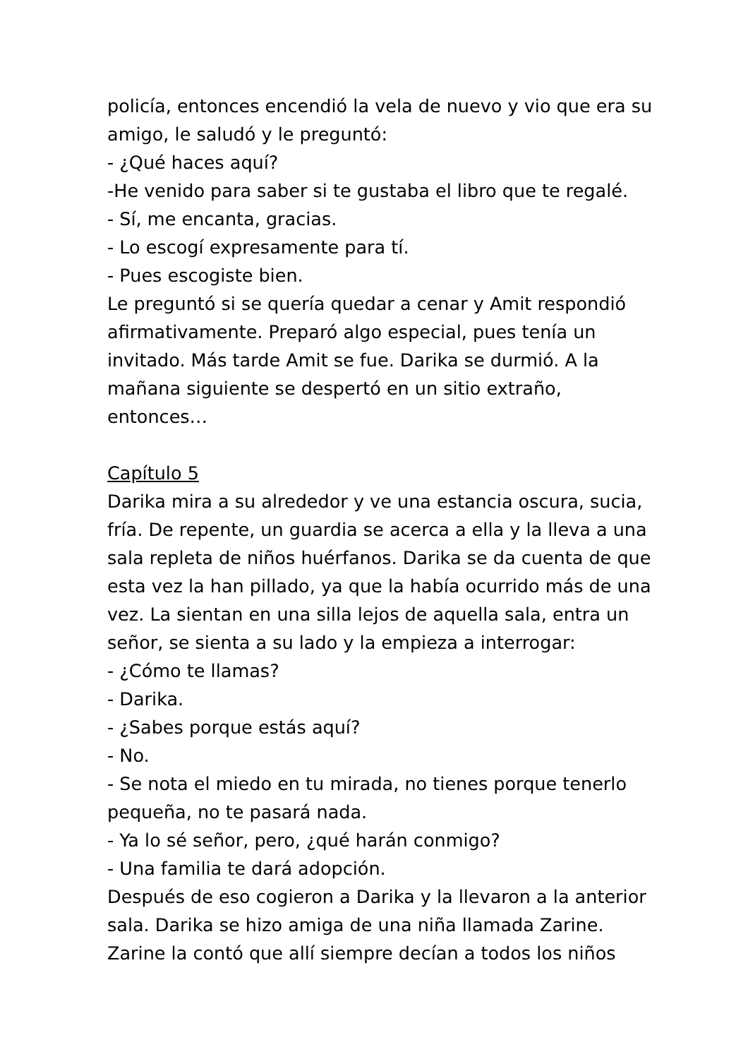policía, entonces encendió la vela de nuevo y vio que era su amigo, le saludó y le preguntó:
- ¿Qué haces aquí?
-He venido para saber si te gustaba el libro que te regalé.
- Sí, me encanta, gracias.
- Lo escogí expresamente para tí.
- Pues escogiste bien.
Le preguntó si se quería quedar a cenar y Amit respondió afirmativamente. Preparó algo especial, pues tenía un invitado. Más tarde Amit se fue. Darika se durmió. A la mañana siguiente se despertó en un sitio extraño, entonces…
Capítulo 5
Darika mira a su alrededor y ve una estancia oscura, sucia, fría. De repente, un guardia se acerca a ella y la lleva a una sala repleta de niños huérfanos. Darika se da cuenta de que esta vez la han pillado, ya que la había ocurrido más de una vez. La sientan en una silla lejos de aquella sala, entra un señor, se sienta a su lado y la empieza a interrogar:
- ¿Cómo te llamas?
- Darika.
- ¿Sabes porque estás aquí?
- No.
- Se nota el miedo en tu mirada, no tienes porque tenerlo pequeña, no te pasará nada.
- Ya lo sé señor, pero, ¿qué harán conmigo?
- Una familia te dará adopción.
Después de eso cogieron a Darika y la llevaron a la anterior sala. Darika se hizo amiga de una niña llamada Zarine. Zarine la contó que allí siempre decían a todos los niños